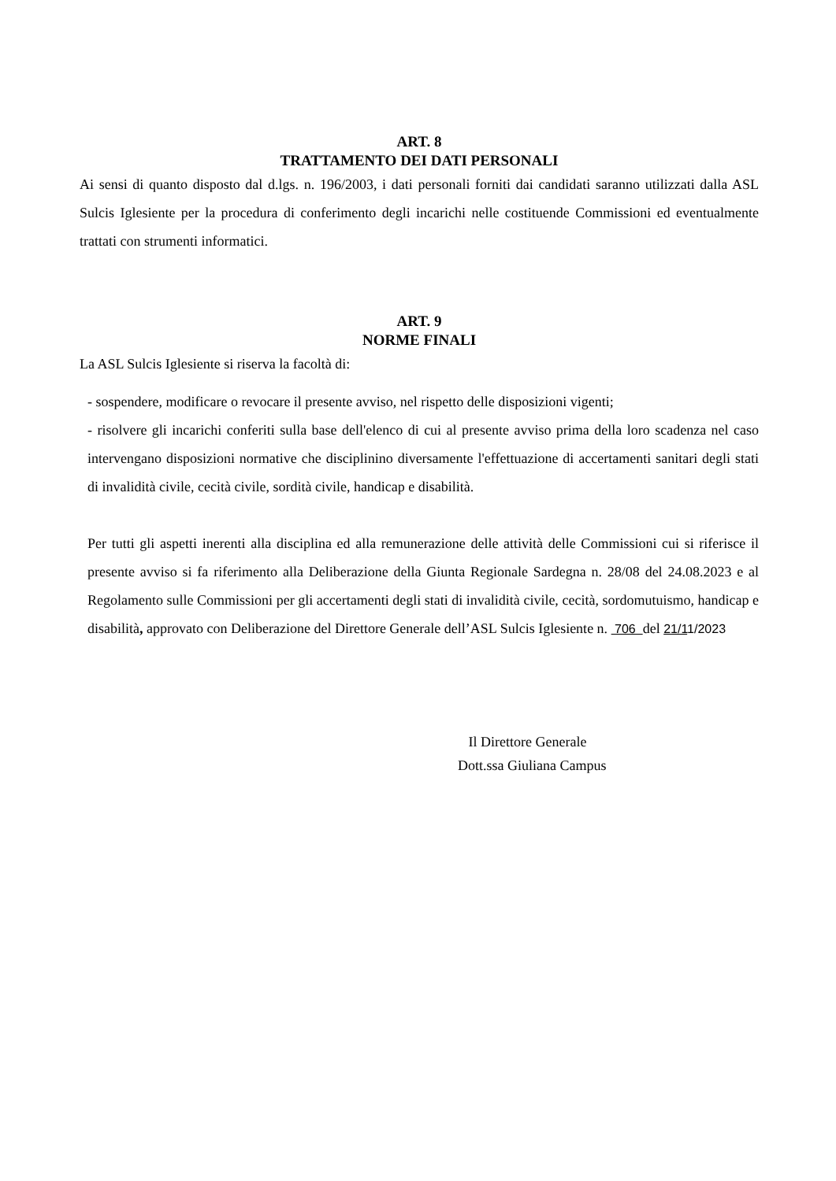ART. 8
TRATTAMENTO DEI DATI PERSONALI
Ai sensi di quanto disposto dal d.lgs. n. 196/2003, i dati personali forniti dai candidati saranno utilizzati dalla ASL Sulcis Iglesiente per la procedura di conferimento degli incarichi nelle costituende Commissioni ed eventualmente trattati con strumenti informatici.
ART. 9
NORME FINALI
La ASL Sulcis Iglesiente si riserva la facoltà di:
- sospendere, modificare o revocare il presente avviso, nel rispetto delle disposizioni vigenti;
- risolvere gli incarichi conferiti sulla base dell'elenco di cui al presente avviso prima della loro scadenza nel caso intervengano disposizioni normative che disciplinino diversamente l'effettuazione di accertamenti sanitari degli stati di invalidità civile, cecità civile, sordità civile, handicap e disabilità.
Per tutti gli aspetti inerenti alla disciplina ed alla remunerazione delle attività delle Commissioni cui si riferisce il presente avviso si fa riferimento alla Deliberazione della Giunta Regionale Sardegna n. 28/08 del 24.08.2023 e al Regolamento sulle Commissioni per gli accertamenti degli stati di invalidità civile, cecità, sordomutuismo, handicap e disabilità, approvato con Deliberazione del Direttore Generale dell’ASL Sulcis Iglesiente n. 706 del 21/11/2023
Il Direttore Generale
Dott.ssa Giuliana Campus